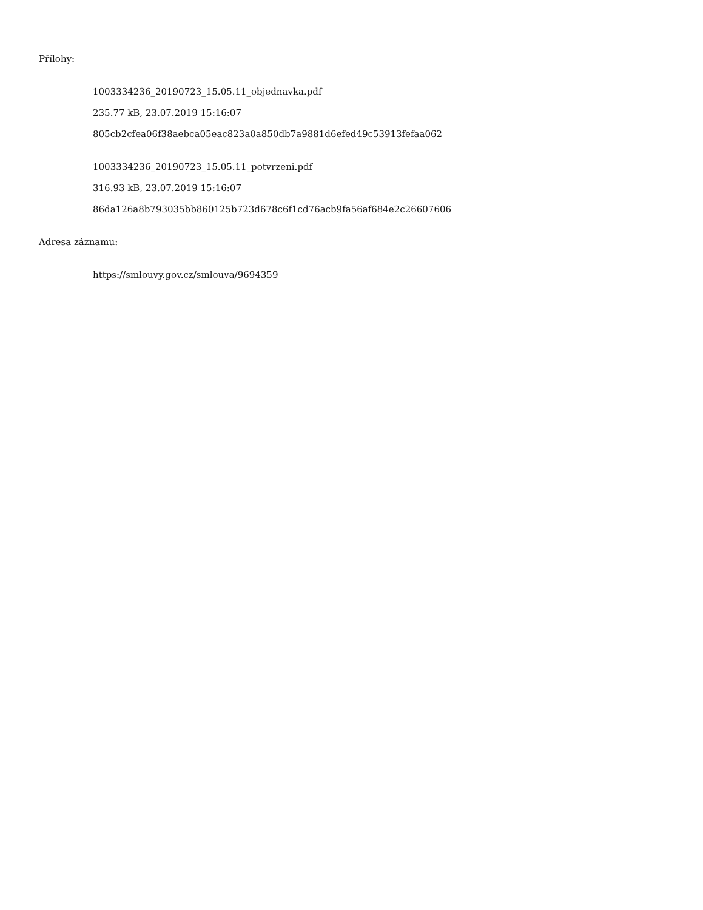Přílohy:
1003334236_20190723_15.05.11_objednavka.pdf
235.77 kB, 23.07.2019 15:16:07
805cb2cfea06f38aebca05eac823a0a850db7a9881d6efed49c53913fefaa062
1003334236_20190723_15.05.11_potvrzeni.pdf
316.93 kB, 23.07.2019 15:16:07
86da126a8b793035bb860125b723d678c6f1cd76acb9fa56af684e2c26607606
Adresa záznamu:
https://smlouvy.gov.cz/smlouva/9694359